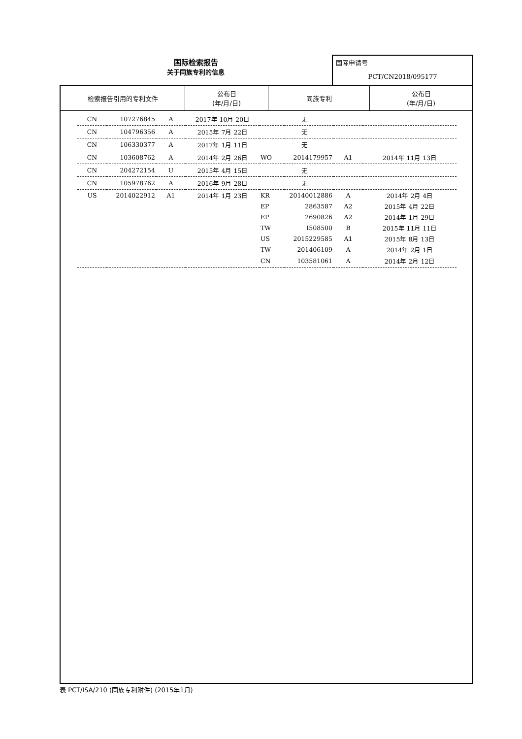国际检索报告
关于同族专利的信息
国际申请号
PCT/CN2018/095177
| 检索报告引用的专利文件 | 公布日 (年/月/日) | 同族专利 | 公布日 (年/月/日) |
| --- | --- | --- | --- |
| CN | 107276845 | A | 2017年 10月 20日 | 无 | | | |
| CN | 104796356 | A | 2015年 7月 22日 | 无 | | | |
| CN | 106330377 | A | 2017年 1月 11日 | 无 | | | |
| CN | 103608762 | A | 2014年 2月 26日 | WO | 2014179957 | A1 | 2014年 11月 13日 |
| CN | 204272154 | U | 2015年 4月 15日 | 无 | | | |
| CN | 105978762 | A | 2016年 9月 28日 | 无 | | | |
| US | 2014022912 | A1 | 2014年 1月 23日 | KR | 20140012886 | A | 2014年 2月 4日 |
| | | | | EP | 2863587 | A2 | 2015年 4月 22日 |
| | | | | EP | 2690826 | A2 | 2014年 1月 29日 |
| | | | | TW | I508500 | B | 2015年 11月 11日 |
| | | | | US | 2015229585 | A1 | 2015年 8月 13日 |
| | | | | TW | 201406109 | A | 2014年 2月 1日 |
| | | | | CN | 103581061 | A | 2014年 2月 12日 |
表 PCT/ISA/210 (同族专利附件) (2015年1月)